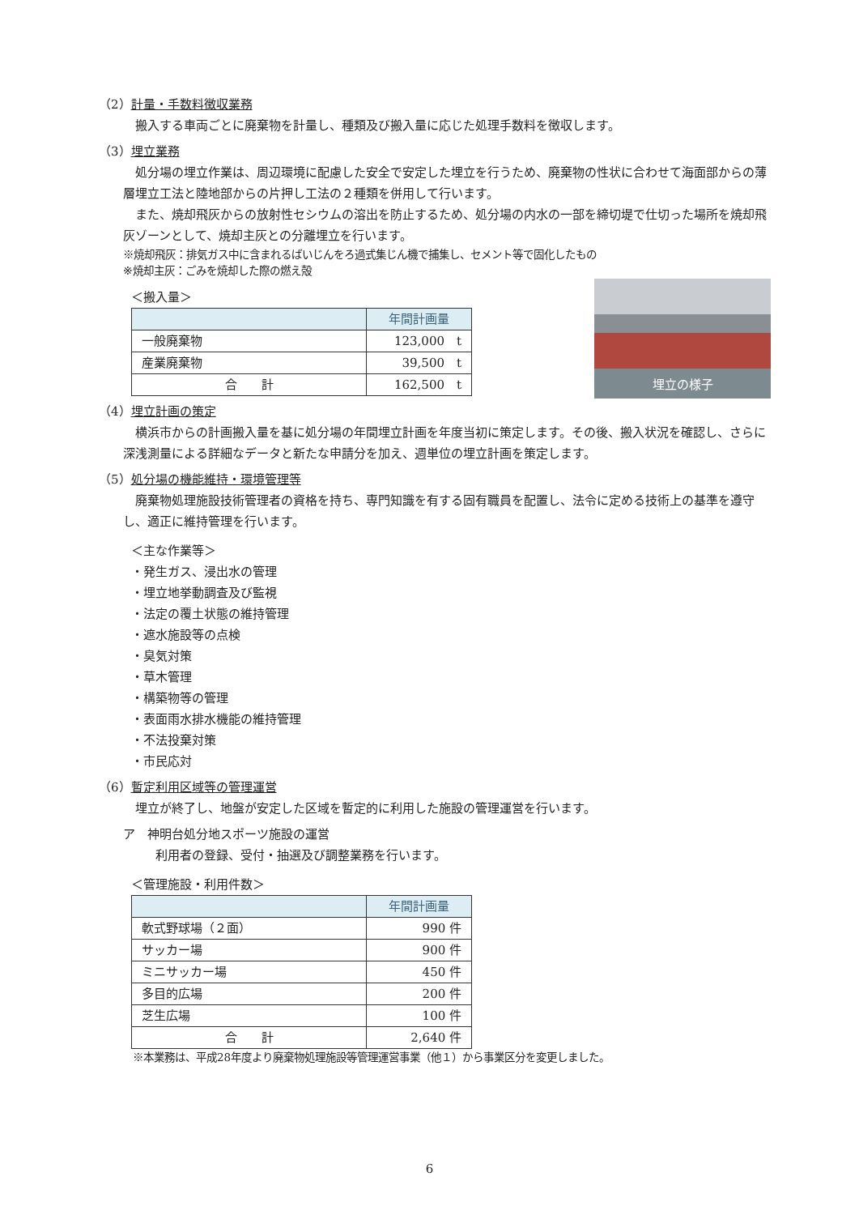（2）計量・手数料徴収業務
搬入する車両ごとに廃棄物を計量し、種類及び搬入量に応じた処理手数料を徴収します。
（3）埋立業務
処分場の埋立作業は、周辺環境に配慮した安全で安定した埋立を行うため、廃棄物の性状に合わせて海面部からの薄層埋立工法と陸地部からの片押し工法の２種類を併用して行います。
また、焼却飛灰からの放射性セシウムの溶出を防止するため、処分場の内水の一部を締切堤で仕切った場所を焼却飛灰ゾーンとして、焼却主灰との分離埋立を行います。
※焼却飛灰：排気ガス中に含まれるばいじんをろ過式集じん機で捕集し、セメント等で固化したもの
※焼却主灰：ごみを焼却した際の燃え殻
埋立の様子
＜搬入量＞
| | 年間計画量 |
| --- | --- |
| 一般廃棄物 | 123,000 t |
| 産業廃棄物 | 39,500 t |
| 合 計 | 162,500 t |
（4）埋立計画の策定
横浜市からの計画搬入量を基に処分場の年間埋立計画を年度当初に策定します。その後、搬入状況を確認し、さらに深浅測量による詳細なデータと新たな申請分を加え、週単位の埋立計画を策定します。
（5）処分場の機能維持・環境管理等
廃棄物処理施設技術管理者の資格を持ち、専門知識を有する固有職員を配置し、法令に定める技術上の基準を遵守し、適正に維持管理を行います。
＜主な作業等＞
・発生ガス、浸出水の管理
・埋立地挙動調査及び監視
・法定の覆土状態の維持管理
・遮水施設等の点検
・臭気対策
・草木管理
・構築物等の管理
・表面雨水排水機能の維持管理
・不法投棄対策
・市民応対
（6）暫定利用区域等の管理運営
埋立が終了し、地盤が安定した区域を暫定的に利用した施設の管理運営を行います。
ア　神明台処分地スポーツ施設の運営
利用者の登録、受付・抽選及び調整業務を行います。
＜管理施設・利用件数＞
| | 年間計画量 |
| --- | --- |
| 軟式野球場（２面） | 990 件 |
| サッカー場 | 900 件 |
| ミニサッカー場 | 450 件 |
| 多目的広場 | 200 件 |
| 芝生広場 | 100 件 |
| 合 計 | 2,640 件 |
※本業務は、平成28年度より廃棄物処理施設等管理運営事業（他１）から事業区分を変更しました。
6